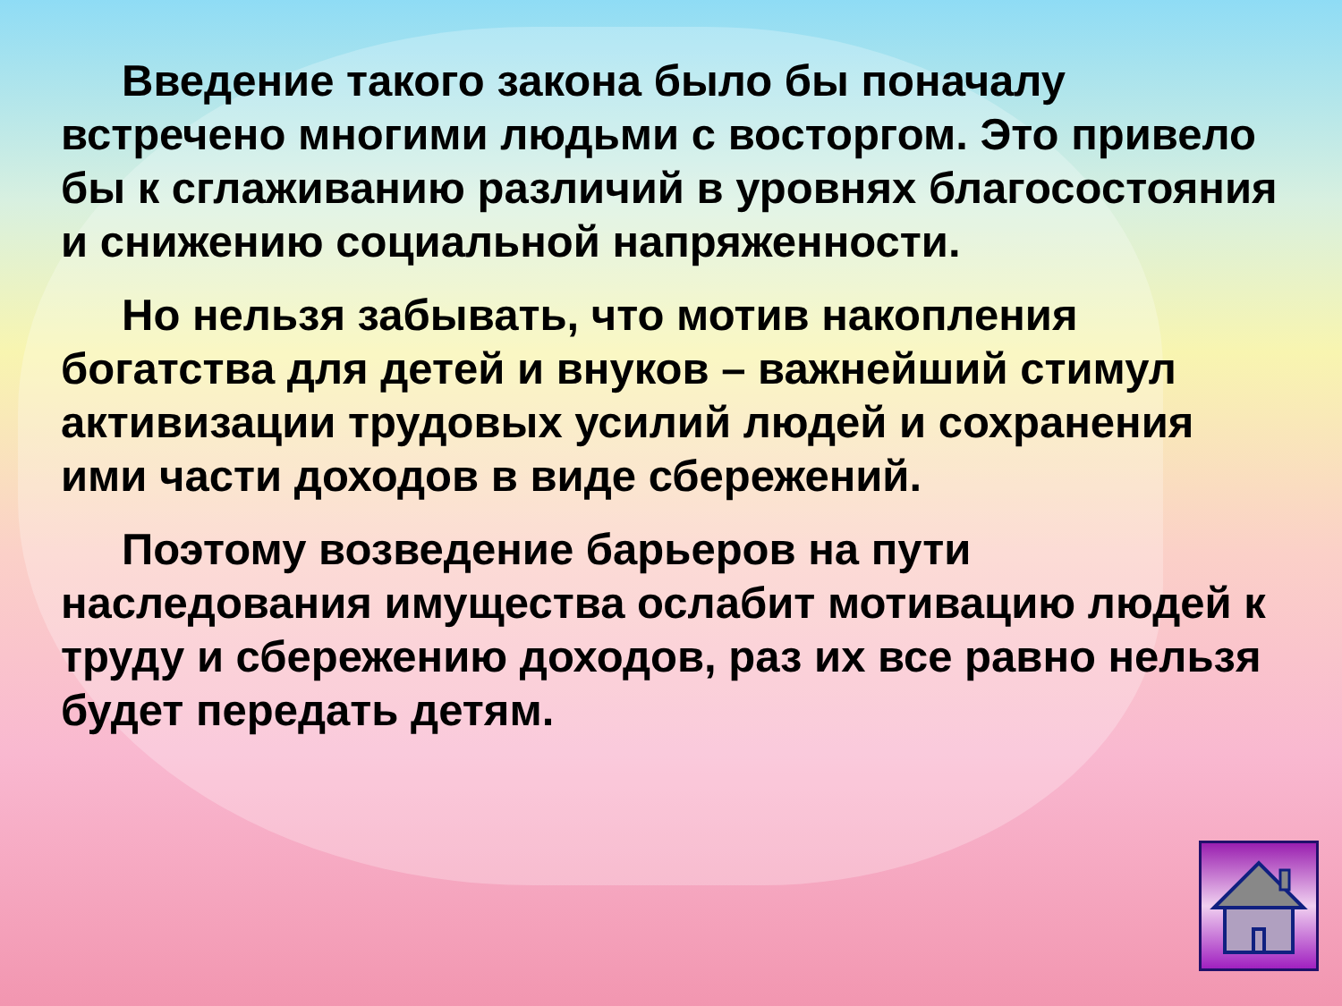Введение такого закона было бы поначалу встречено многими людьми с восторгом. Это привело бы к сглаживанию различий в уровнях благосостояния и снижению социальной напряженности.
Но нельзя забывать, что мотив накопления богатства для детей и внуков – важнейший стимул активизации трудовых усилий людей и сохранения ими части доходов в виде сбережений.
Поэтому возведение барьеров на пути наследования имущества ослабит мотивацию людей к труду и сбережению доходов, раз их все равно нельзя будет передать детям.